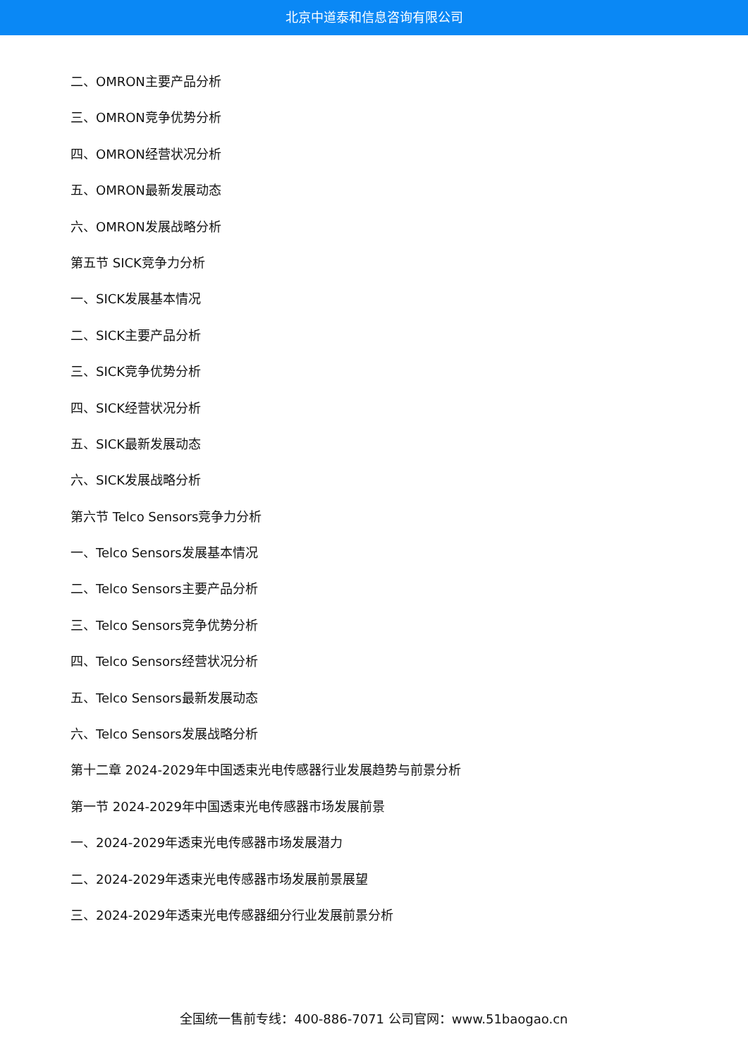北京中道泰和信息咨询有限公司
二、OMRON主要产品分析
三、OMRON竞争优势分析
四、OMRON经营状况分析
五、OMRON最新发展动态
六、OMRON发展战略分析
第五节 SICK竞争力分析
一、SICK发展基本情况
二、SICK主要产品分析
三、SICK竞争优势分析
四、SICK经营状况分析
五、SICK最新发展动态
六、SICK发展战略分析
第六节 Telco Sensors竞争力分析
一、Telco Sensors发展基本情况
二、Telco Sensors主要产品分析
三、Telco Sensors竞争优势分析
四、Telco Sensors经营状况分析
五、Telco Sensors最新发展动态
六、Telco Sensors发展战略分析
第十二章 2024-2029年中国透束光电传感器行业发展趋势与前景分析
第一节 2024-2029年中国透束光电传感器市场发展前景
一、2024-2029年透束光电传感器市场发展潜力
二、2024-2029年透束光电传感器市场发展前景展望
三、2024-2029年透束光电传感器细分行业发展前景分析
全国统一售前专线：400-886-7071 公司官网：www.51baogao.cn